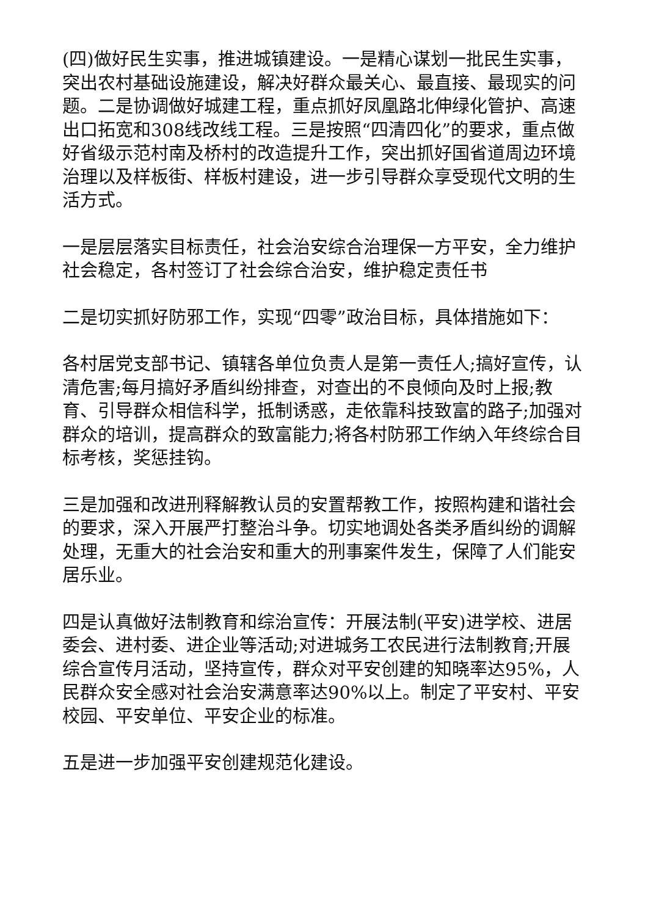(四)做好民生实事，推进城镇建设。一是精心谋划一批民生实事，突出农村基础设施建设，解决好群众最关心、最直接、最现实的问题。二是协调做好城建工程，重点抓好凤凰路北伸绿化管护、高速出口拓宽和308线改线工程。三是按照“四清四化”的要求，重点做好省级示范村南及桥村的改造提升工作，突出抓好国省道周边环境治理以及样板街、样板村建设，进一步引导群众享受现代文明的生活方式。
一是层层落实目标责任，社会治安综合治理保一方平安，全力维护社会稳定，各村签订了社会综合治安，维护稳定责任书
二是切实抓好防邪工作，实现“四零”政治目标，具体措施如下：
各村居党支部书记、镇辖各单位负责人是第一责任人;搞好宣传，认清危害;每月搞好矛盾纠纷排查，对查出的不良倾向及时上报;教育、引导群众相信科学，抵制诱惑，走依靠科技致富的路子;加强对群众的培训，提高群众的致富能力;将各村防邪工作纳入年终综合目标考核，奖惩挂钩。
三是加强和改进刑释解教认员的安置帮教工作，按照构建和谐社会的要求，深入开展严打整治斗争。切实地调处各类矛盾纠纷的调解处理，无重大的社会治安和重大的刑事案件发生，保障了人们能安居乐业。
四是认真做好法制教育和综治宣传：开展法制(平安)进学校、进居委会、进村委、进企业等活动;对进城务工农民进行法制教育;开展综合宣传月活动，坚持宣传，群众对平安创建的知晓率达95%，人民群众安全感对社会治安满意率达90%以上。制定了平安村、平安校园、平安单位、平安企业的标准。
五是进一步加强平安创建规范化建设。